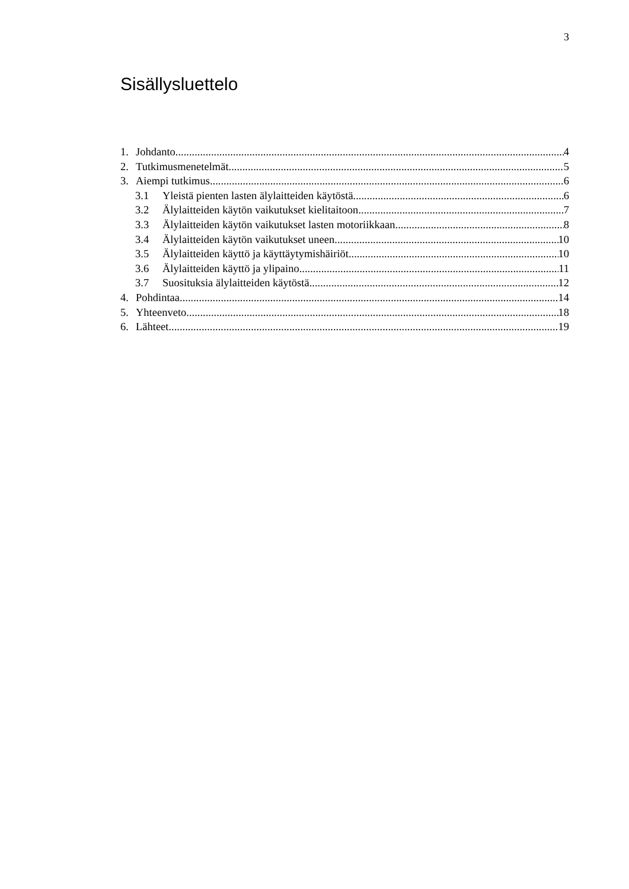3
Sisällysluettelo
1. Johdanto 4
2. Tutkimusmenetelmät 5
3. Aiempi tutkimus 6
3.1 Yleistä pienten lasten älylaitteiden käytöstä 6
3.2 Älylaitteiden käytön vaikutukset kielitaitoon 7
3.3 Älylaitteiden käytön vaikutukset lasten motoriikkaan 8
3.4 Älylaitteiden käytön vaikutukset uneen 10
3.5 Älylaitteiden käyttö ja käyttäytymishäiriöt 10
3.6 Älylaitteiden käyttö ja ylipaino 11
3.7 Suosituksia älylaitteiden käytöstä 12
4. Pohdintaa 14
5. Yhteenveto 18
6. Lähteet 19